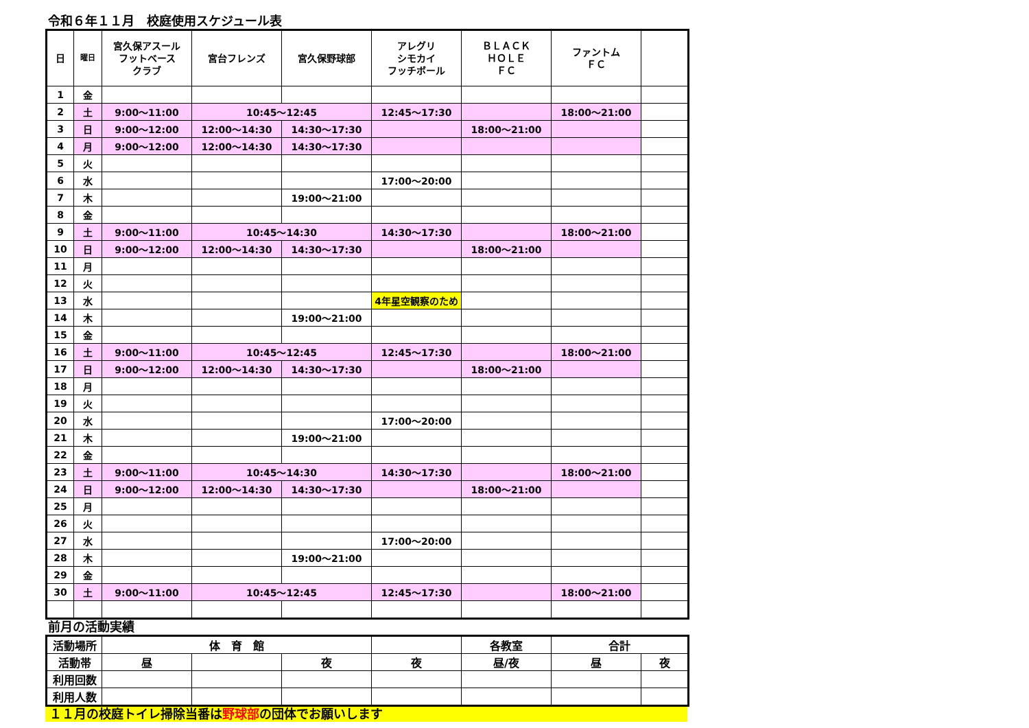令和６年１１月　校庭使用スケジュール表
| 日 | 曜日 | 宮久保アスール フットベース クラブ | 宮台フレンズ | 宮久保野球部 | アレグリ シモカイ フッチボール | ＢＬＡＣＫ ＨＯＬＥ ＦＣ | ファントム ＦＣ | |
| --- | --- | --- | --- | --- | --- | --- | --- | --- |
| 1 | 金 | | | | | | | |
| 2 | 土 | 9:00～11:00 | 10:45～12:45 | | 12:45～17:30 | | 18:00～21:00 | |
| 3 | 日 | 9:00～12:00 | 12:00～14:30 | 14:30～17:30 | | 18:00～21:00 | | |
| 4 | 月 | 9:00～12:00 | 12:00～14:30 | 14:30～17:30 | | | | |
| 5 | 火 | | | | | | | |
| 6 | 水 | | | | 17:00～20:00 | | | |
| 7 | 木 | | | 19:00～21:00 | | | | |
| 8 | 金 | | | | | | | |
| 9 | 土 | 9:00～11:00 | 10:45～14:30 | | 14:30～17:30 | | 18:00～21:00 | |
| 10 | 日 | 9:00～12:00 | 12:00～14:30 | 14:30～17:30 | | 18:00～21:00 | | |
| 11 | 月 | | | | | | | |
| 12 | 火 | | | | | | | |
| 13 | 水 | | | | 4年星空観察のため | | | |
| 14 | 木 | | | 19:00～21:00 | | | | |
| 15 | 金 | | | | | | | |
| 16 | 土 | 9:00～11:00 | 10:45～12:45 | | 12:45～17:30 | | 18:00～21:00 | |
| 17 | 日 | 9:00～12:00 | 12:00～14:30 | 14:30～17:30 | | 18:00～21:00 | | |
| 18 | 月 | | | | | | | |
| 19 | 火 | | | | | | | |
| 20 | 水 | | | | 17:00～20:00 | | | |
| 21 | 木 | | | 19:00～21:00 | | | | |
| 22 | 金 | | | | | | | |
| 23 | 土 | 9:00～11:00 | 10:45～14:30 | | 14:30～17:30 | | 18:00～21:00 | |
| 24 | 日 | 9:00～12:00 | 12:00～14:30 | 14:30～17:30 | | 18:00～21:00 | | |
| 25 | 月 | | | | | | | |
| 26 | 火 | | | | | | | |
| 27 | 水 | | | | 17:00～20:00 | | | |
| 28 | 木 | | | 19:00～21:00 | | | | |
| 29 | 金 | | | | | | | |
| 30 | 土 | 9:00～11:00 | 10:45～12:45 | | 12:45～17:30 | | 18:00～21:00 | |
前月の活動実績
| 活動場所 | 体 育 館 | | | | 各教室 | 合計 | |
| 活動帯 | 昼 | | 夜 | 夜 | 昼/夜 | 昼 | 夜 |
| 利用回数 | | | | | | | |
| 利用人数 | | | | | | | |
１１月の校庭トイレ掃除当番は野球部の団体でお願いします